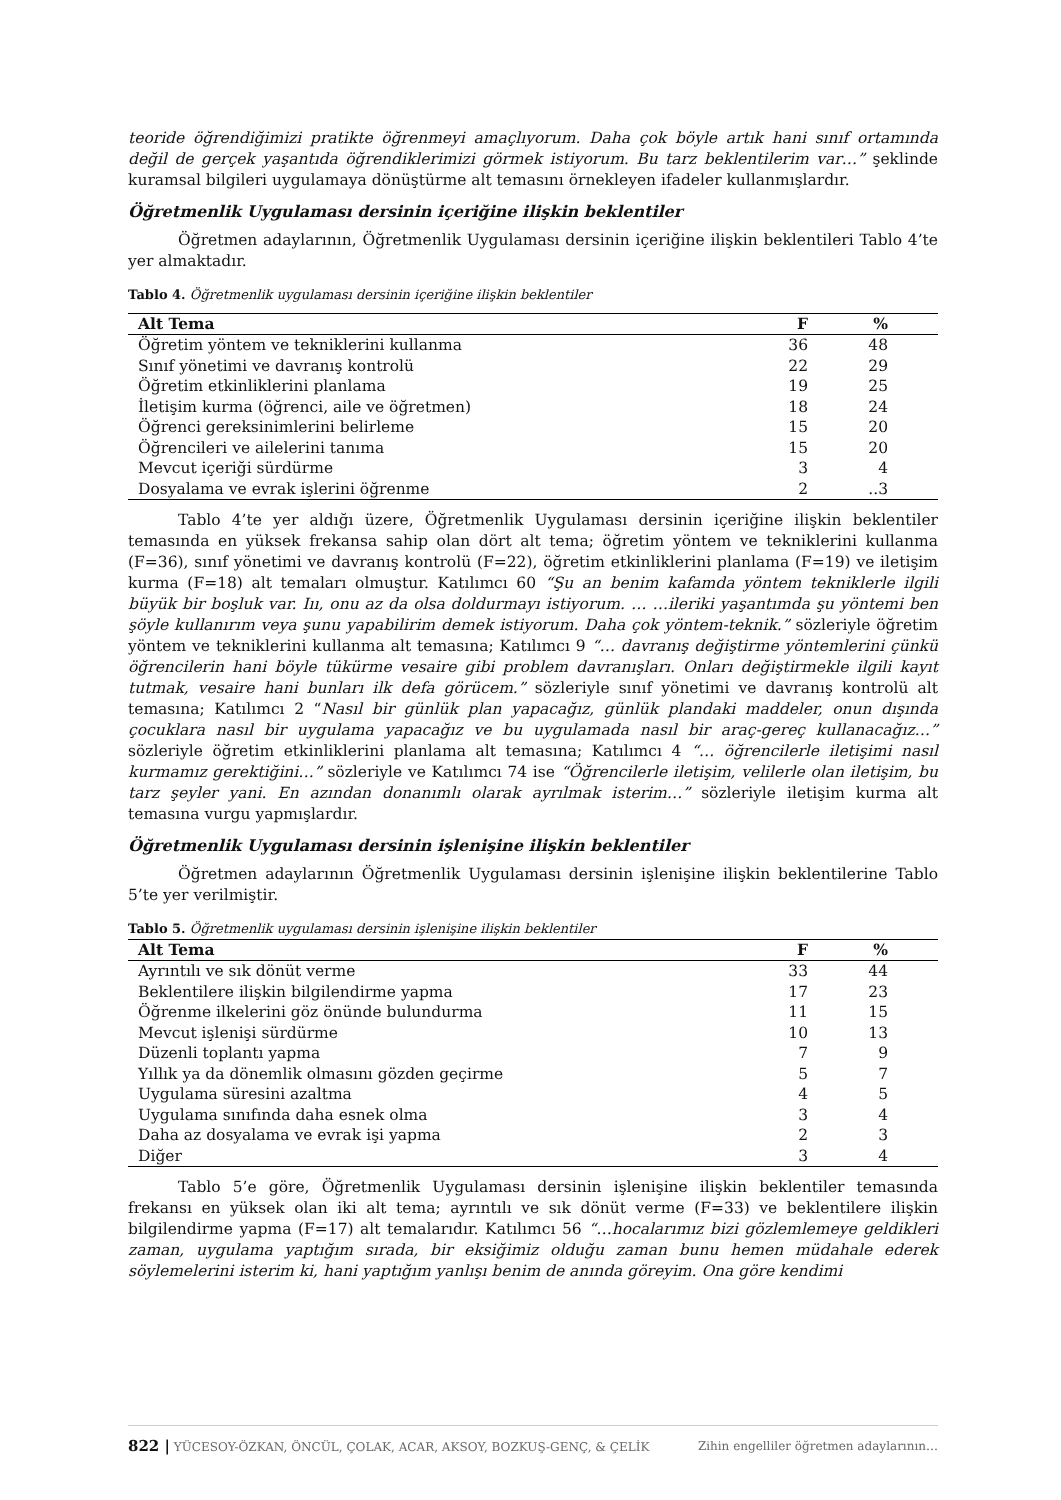teoride öğrendiğimizi pratikte öğrenmeyi amaçlıyorum. Daha çok böyle artık hani sınıf ortamında değil de gerçek yaşantıda öğrendiklerimizi görmek istiyorum. Bu tarz beklentilerim var…” şeklinde kuramsal bilgileri uygulamaya dönüştürme alt temasını örnekleyen ifadeler kullanmışlardır.
Öğretmenlik Uygulaması dersinin içeriğine ilişkin beklentiler
Öğretmen adaylarının, Öğretmenlik Uygulaması dersinin içeriğine ilişkin beklentileri Tablo 4’te yer almaktadır.
Tablo 4. Öğretmenlik uygulaması dersinin içeriğine ilişkin beklentiler
| Alt Tema | F | % |
| --- | --- | --- |
| Öğretim yöntem ve tekniklerini kullanma | 36 | 48 |
| Sınıf yönetimi ve davranış kontrolü | 22 | 29 |
| Öğretim etkinliklerini planlama | 19 | 25 |
| İletişim kurma (öğrenci, aile ve öğretmen) | 18 | 24 |
| Öğrenci gereksinimlerini belirleme | 15 | 20 |
| Öğrencileri ve ailelerini tanıma | 15 | 20 |
| Mevcut içeriği sürdürme | 3 | 4 |
| Dosyalama ve evrak işlerini öğrenme | 2 | ..3 |
Tablo 4’te yer aldığı üzere, Öğretmenlik Uygulaması dersinin içeriğine ilişkin beklentiler temasında en yüksek frekansa sahip olan dört alt tema; öğretim yöntem ve tekniklerini kullanma (F=36), sınıf yönetimi ve davranış kontrolü (F=22), öğretim etkinliklerini planlama (F=19) ve iletişim kurma (F=18) alt temaları olmuştur. Katılımcı 60 “Şu an benim kafamda yöntem tekniklerle ilgili büyük bir boşluk var. Iıı, onu az da olsa doldurmayı istiyorum. … …ileriki yaşantımda şu yöntemi ben şöyle kullanırım veya şunu yapabilirim demek istiyorum. Daha çok yöntem-teknik.” sözleriyle öğretim yöntem ve tekniklerini kullanma alt temasına; Katılımcı 9 “… davranış değiştirme yöntemlerini çünkü öğrencilerin hani böyle tükürme vesaire gibi problem davranışları. Onları değiştirmekle ilgili kayıt tutmak, vesaire hani bunları ilk defa görücem.” sözleriyle sınıf yönetimi ve davranış kontrolü alt temasına; Katılımcı 2 “Nasıl bir günlük plan yapacağız, günlük plandaki maddeler, onun dışında çocuklara nasıl bir uygulama yapacağız ve bu uygulamada nasıl bir araç-gereç kullanacağız…” sözleriyle öğretim etkinliklerini planlama alt temasına; Katılımcı 4 “… öğrencilerle iletişimi nasıl kurmamız gerektiğini…” sözleriyle ve Katılımcı 74 ise “Öğrencilerle iletişim, velilerle olan iletişim, bu tarz şeyler yani. En azından donanımlı olarak ayrılmak isterim…” sözleriyle iletişim kurma alt temasına vurgu yapmışlardır.
Öğretmenlik Uygulaması dersinin işlenişine ilişkin beklentiler
Öğretmen adaylarının Öğretmenlik Uygulaması dersinin işlenişine ilişkin beklentilerine Tablo 5’te yer verilmiştir.
Tablo 5. Öğretmenlik uygulaması dersinin işlenişine ilişkin beklentiler
| Alt Tema | F | % |
| --- | --- | --- |
| Ayrıntılı ve sık dönüt verme | 33 | 44 |
| Beklentilere ilişkin bilgilendirme yapma | 17 | 23 |
| Öğrenme ilkelerini göz önünde bulundurma | 11 | 15 |
| Mevcut işlenişi sürdürme | 10 | 13 |
| Düzenli toplantı yapma | 7 | 9 |
| Yıllık ya da dönemlik olmasını gözden geçirme | 5 | 7 |
| Uygulama süresini azaltma | 4 | 5 |
| Uygulama sınıfında daha esnek olma | 3 | 4 |
| Daha az dosyalama ve evrak işi yapma | 2 | 3 |
| Diğer | 3 | 4 |
Tablo 5’e göre, Öğretmenlik Uygulaması dersinin işlenişine ilişkin beklentiler temasında frekansı en yüksek olan iki alt tema; ayrıntılı ve sık dönüt verme (F=33) ve beklentilere ilişkin bilgilendirme yapma (F=17) alt temalarıdır. Katılımcı 56 “…hocalarımız bizi gözlemlemeye geldikleri zaman, uygulama yaptığım sırada, bir eksiğimiz olduğu zaman bunu hemen müdahale ederek söylemelerini isterim ki, hani yaptığım yanlışı benim de anında göreyim. Ona göre kendimi
822 | YÜCESOY-ÖZKAN, ÖNCÜL, ÇOLAK, ACAR, AKSOY, BOZKUŞ-GENÇ, & ÇELİK Zihin engelliler öğretmen adaylarının…